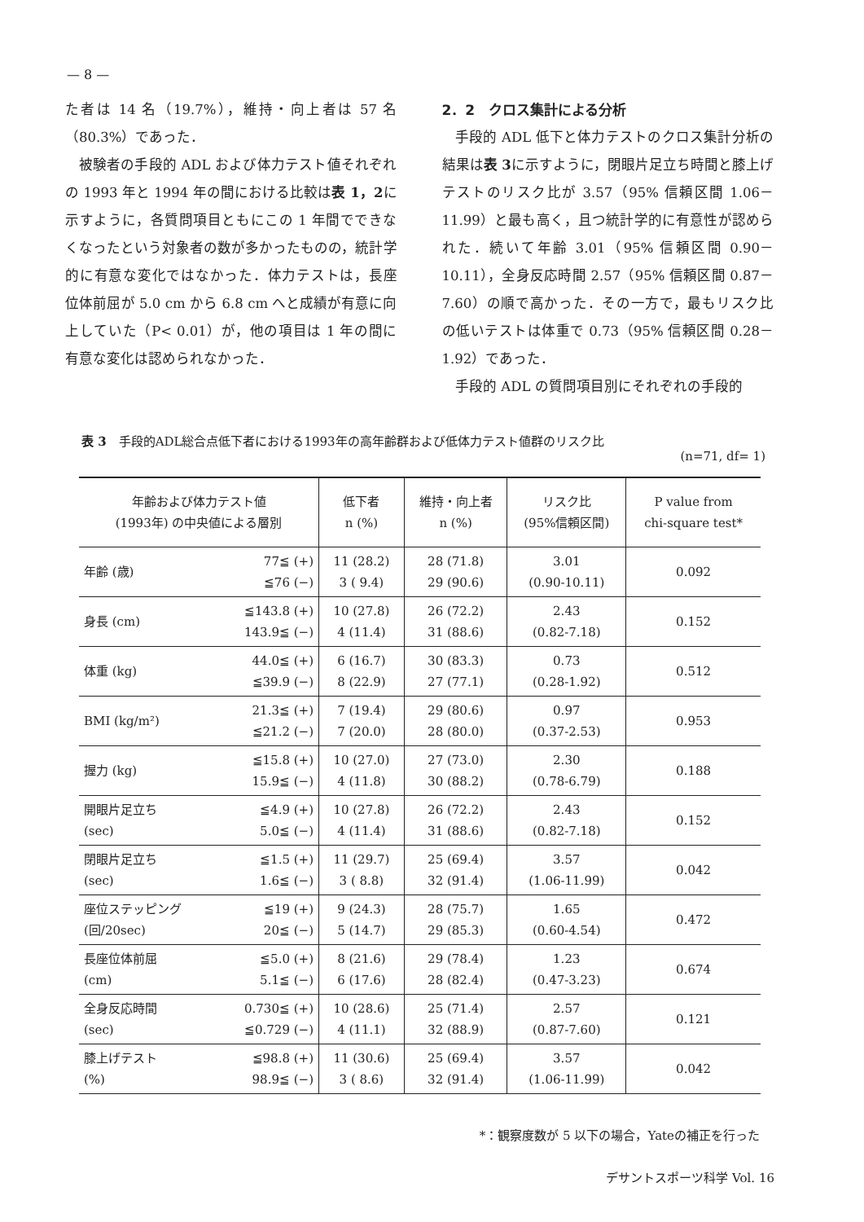— 8 —
た者は 14 名（19.7%），維持・向上者は 57 名（80.3%）であった．
被験者の手段的 ADL および体力テスト値それぞれの 1993 年と 1994 年の間における比較は表 1，2に示すように，各質問項目ともにこの 1 年間でできなくなったという対象者の数が多かったものの，統計学的に有意な変化ではなかった．体力テストは，長座位体前屈が 5.0 cm から 6.8 cm へと成績が有意に向上していた（P< 0.01）が，他の項目は 1 年の間に有意な変化は認められなかった．
2．2　クロス集計による分析
手段的 ADL 低下と体力テストのクロス集計分析の結果は表 3に示すように，閉眼片足立ち時間と膝上げテストのリスク比が 3.57（95% 信頼区間 1.06－11.99）と最も高く，且つ統計学的に有意性が認められた．続いて年齢 3.01（95% 信頼区間 0.90－10.11），全身反応時間 2.57（95% 信頼区間 0.87－7.60）の順で高かった．その一方で，最もリスク比の低いテストは体重で 0.73（95% 信頼区間 0.28－1.92）であった．
手段的 ADL の質問項目別にそれぞれの手段的
表 3　手段的ADL総合点低下者における1993年の高年齢群および低体力テスト値群のリスク比
(n=71, df= 1)
| 年齢および体力テスト値 (1993年) の中央値による層別 | | 低下者 n (%) | 維持・向上者 n (%) | リスク比 (95%信頼区間) | P value from chi-square test* |
| --- | --- | --- | --- | --- | --- |
| 年齢 (歳) | 77≦ (+) ≦76 (−) | 11 (28.2) 3 ( 9.4) | 28 (71.8) 29 (90.6) | 3.01 (0.90-10.11) | 0.092 |
| 身長 (cm) | ≦143.8 (+) 143.9≦ (−) | 10 (27.8) 4 (11.4) | 26 (72.2) 31 (88.6) | 2.43 (0.82-7.18) | 0.152 |
| 体重 (kg) | 44.0≦ (+) ≦39.9 (−) | 6 (16.7) 8 (22.9) | 30 (83.3) 27 (77.1) | 0.73 (0.28-1.92) | 0.512 |
| BMI (kg/m²) | 21.3≦ (+) ≦21.2 (−) | 7 (19.4) 7 (20.0) | 29 (80.6) 28 (80.0) | 0.97 (0.37-2.53) | 0.953 |
| 握力 (kg) | ≦15.8 (+) 15.9≦ (−) | 10 (27.0) 4 (11.8) | 27 (73.0) 30 (88.2) | 2.30 (0.78-6.79) | 0.188 |
| 開眼片足立ち (sec) | ≦4.9 (+) 5.0≦ (−) | 10 (27.8) 4 (11.4) | 26 (72.2) 31 (88.6) | 2.43 (0.82-7.18) | 0.152 |
| 閉眼片足立ち (sec) | ≦1.5 (+) 1.6≦ (−) | 11 (29.7) 3 ( 8.8) | 25 (69.4) 32 (91.4) | 3.57 (1.06-11.99) | 0.042 |
| 座位ステッピング (回/20sec) | ≦19 (+) 20≦ (−) | 9 (24.3) 5 (14.7) | 28 (75.7) 29 (85.3) | 1.65 (0.60-4.54) | 0.472 |
| 長座位体前屈 (cm) | ≦5.0 (+) 5.1≦ (−) | 8 (21.6) 6 (17.6) | 29 (78.4) 28 (82.4) | 1.23 (0.47-3.23) | 0.674 |
| 全身反応時間 (sec) | 0.730≦ (+) ≦0.729 (−) | 10 (28.6) 4 (11.1) | 25 (71.4) 32 (88.9) | 2.57 (0.87-7.60) | 0.121 |
| 膝上げテスト (%) | ≦98.8 (+) 98.9≦ (−) | 11 (30.6) 3 ( 8.6) | 25 (69.4) 32 (91.4) | 3.57 (1.06-11.99) | 0.042 |
*：観察度数が 5 以下の場合，Yateの補正を行った
デサントスポーツ科学 Vol. 16